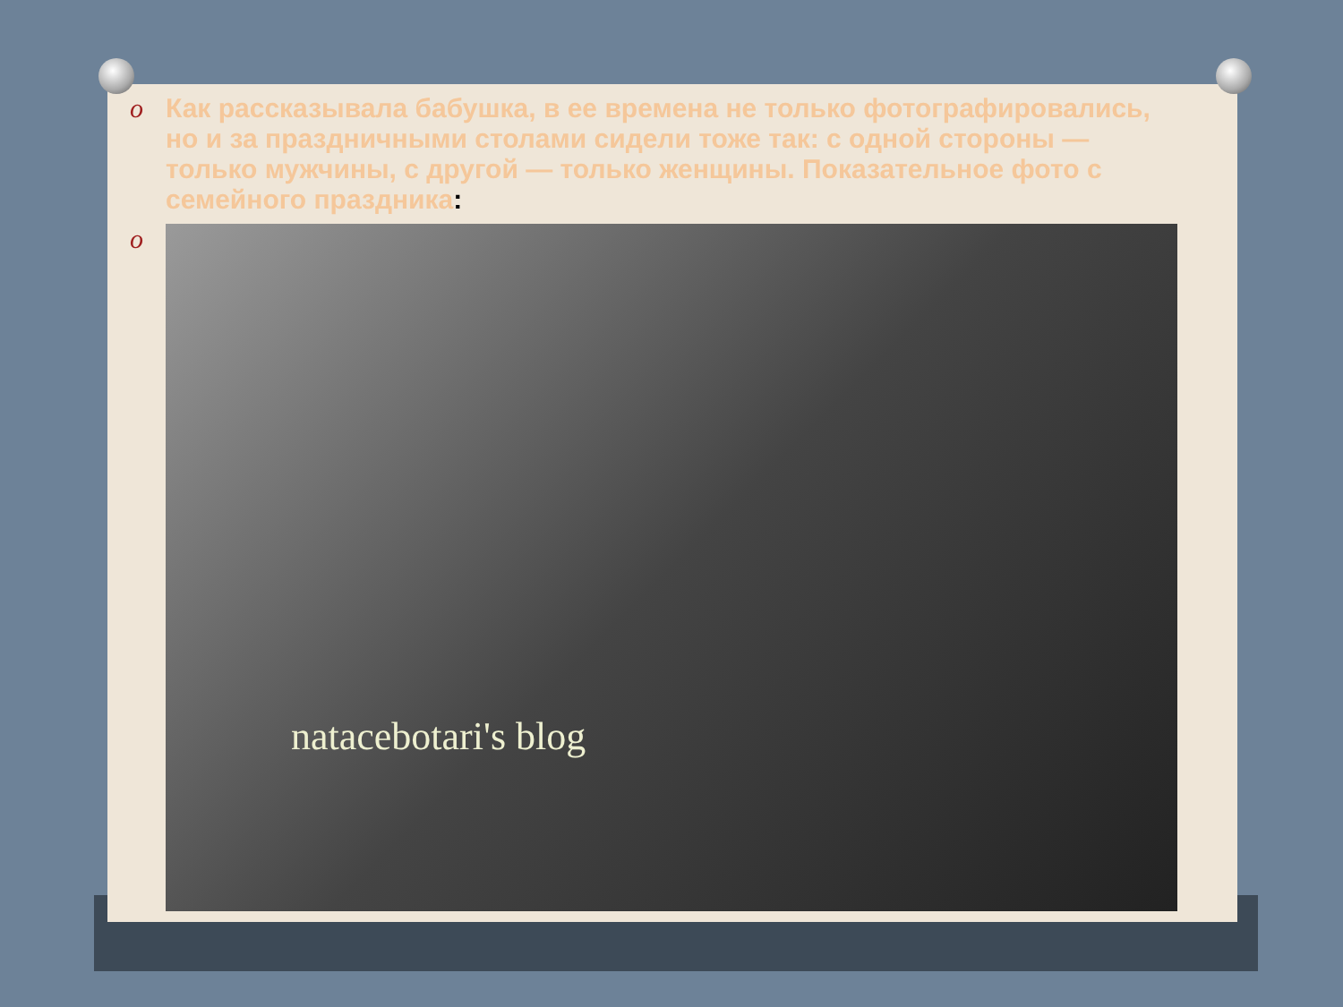o
Как рассказывала бабушка, в ее времена не только фотографировались, но и за праздничными столами сидели тоже так: с одной стороны — только мужчины, с другой — только женщины. Показательное фото с семейного праздника:
o
natacebotari's blog